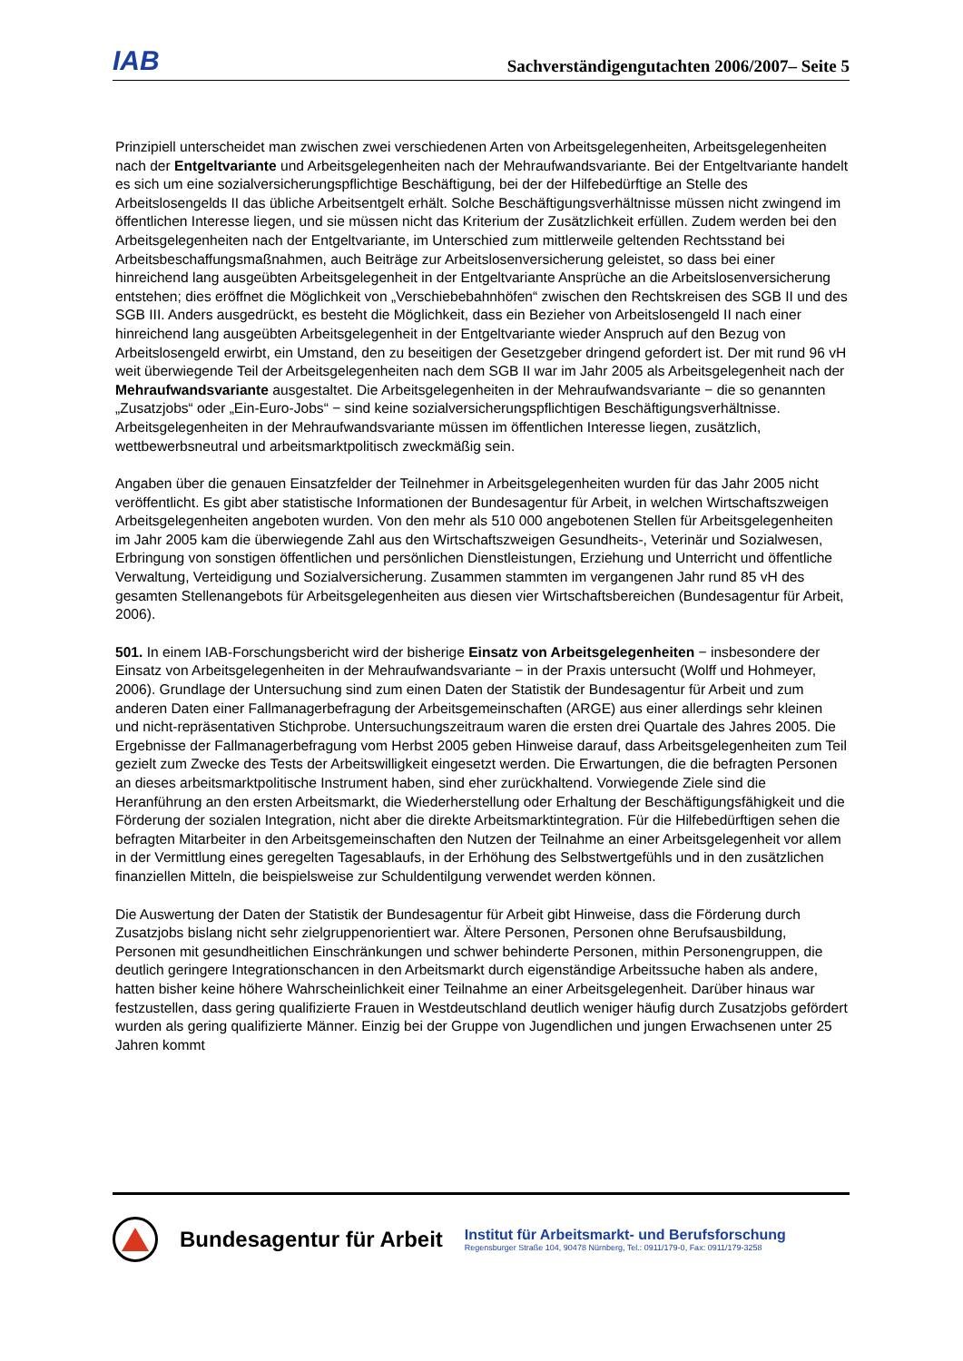IAB Sachverständigengutachten 2006/2007– Seite 5
Prinzipiell unterscheidet man zwischen zwei verschiedenen Arten von Arbeitsgelegenheiten, Arbeitsgelegenheiten nach der Entgeltvariante und Arbeitsgelegenheiten nach der Mehraufwandsvariante. Bei der Entgeltvariante handelt es sich um eine sozialversicherungspflichtige Beschäftigung, bei der der Hilfebedürftige an Stelle des Arbeitslosengelds II das übliche Arbeitsentgelt erhält. Solche Beschäftigungsverhältnisse müssen nicht zwingend im öffentlichen Interesse liegen, und sie müssen nicht das Kriterium der Zusätzlichkeit erfüllen. Zudem werden bei den Arbeitsgelegenheiten nach der Entgeltvariante, im Unterschied zum mittlerweile geltenden Rechtsstand bei Arbeitsbeschaffungsmaßnahmen, auch Beiträge zur Arbeitslosenversicherung geleistet, so dass bei einer hinreichend lang ausgeübten Arbeitsgelegenheit in der Entgeltvariante Ansprüche an die Arbeitslosenversicherung entstehen; dies eröffnet die Möglichkeit von „Verschiebebahnhöfen“ zwischen den Rechtskreisen des SGB II und des SGB III. Anders ausgedrückt, es besteht die Möglichkeit, dass ein Bezieher von Arbeitslosengeld II nach einer hinreichend lang ausgeübten Arbeitsgelegenheit in der Entgeltvariante wieder Anspruch auf den Bezug von Arbeitslosengeld erwirbt, ein Umstand, den zu beseitigen der Gesetzgeber dringend gefordert ist. Der mit rund 96 vH weit überwiegende Teil der Arbeitsgelegenheiten nach dem SGB II war im Jahr 2005 als Arbeitsgelegenheit nach der Mehraufwandsvariante ausgestaltet. Die Arbeitsgelegenheiten in der Mehraufwandsvariante − die so genannten „Zusatzjobs“ oder „Ein-Euro-Jobs“ − sind keine sozialversicherungspflichtigen Beschäftigungsverhältnisse. Arbeitsgelegenheiten in der Mehraufwandsvariante müssen im öffentlichen Interesse liegen, zusätzlich, wettbewerbsneutral und arbeitsmarktpolitisch zweckmäßig sein.
Angaben über die genauen Einsatzfelder der Teilnehmer in Arbeitsgelegenheiten wurden für das Jahr 2005 nicht veröffentlicht. Es gibt aber statistische Informationen der Bundesagentur für Arbeit, in welchen Wirtschaftszweigen Arbeitsgelegenheiten angeboten wurden. Von den mehr als 510 000 angebotenen Stellen für Arbeitsgelegenheiten im Jahr 2005 kam die überwiegende Zahl aus den Wirtschaftszweigen Gesundheits-, Veterinär und Sozialwesen, Erbringung von sonstigen öffentlichen und persönlichen Dienstleistungen, Erziehung und Unterricht und öffentliche Verwaltung, Verteidigung und Sozialversicherung. Zusammen stammten im vergangenen Jahr rund 85 vH des gesamten Stellenangebots für Arbeitsgelegenheiten aus diesen vier Wirtschaftsbereichen (Bundesagentur für Arbeit, 2006).
501. In einem IAB-Forschungsbericht wird der bisherige Einsatz von Arbeitsgelegenheiten − insbesondere der Einsatz von Arbeitsgelegenheiten in der Mehraufwandsvariante − in der Praxis untersucht (Wolff und Hohmeyer, 2006). Grundlage der Untersuchung sind zum einen Daten der Statistik der Bundesagentur für Arbeit und zum anderen Daten einer Fallmanagerbefragung der Arbeitsgemeinschaften (ARGE) aus einer allerdings sehr kleinen und nicht-repräsentativen Stichprobe. Untersuchungszeitraum waren die ersten drei Quartale des Jahres 2005. Die Ergebnisse der Fallmanagerbefragung vom Herbst 2005 geben Hinweise darauf, dass Arbeitsgelegenheiten zum Teil gezielt zum Zwecke des Tests der Arbeitswilligkeit eingesetzt werden. Die Erwartungen, die die befragten Personen an dieses arbeitsmarktpolitische Instrument haben, sind eher zurückhaltend. Vorwiegende Ziele sind die Heranführung an den ersten Arbeitsmarkt, die Wiederherstellung oder Erhaltung der Beschäftigungsfähigkeit und die Förderung der sozialen Integration, nicht aber die direkte Arbeitsmarktintegration. Für die Hilfebedürftigen sehen die befragten Mitarbeiter in den Arbeitsgemeinschaften den Nutzen der Teilnahme an einer Arbeitsgelegenheit vor allem in der Vermittlung eines geregelten Tagesablaufs, in der Erhöhung des Selbstwertgefühls und in den zusätzlichen finanziellen Mitteln, die beispielsweise zur Schuldentilgung verwendet werden können.
Die Auswertung der Daten der Statistik der Bundesagentur für Arbeit gibt Hinweise, dass die Förderung durch Zusatzjobs bislang nicht sehr zielgruppenorientiert war. Ältere Personen, Personen ohne Berufsausbildung, Personen mit gesundheitlichen Einschränkungen und schwer behinderte Personen, mithin Personengruppen, die deutlich geringere Integrationschancen in den Arbeitsmarkt durch eigenständige Arbeitssuche haben als andere, hatten bisher keine höhere Wahrscheinlichkeit einer Teilnahme an einer Arbeitsgelegenheit. Darüber hinaus war festzustellen, dass gering qualifizierte Frauen in Westdeutschland deutlich weniger häufig durch Zusatzjobs gefördert wurden als gering qualifizierte Männer. Einzig bei der Gruppe von Jugendlichen und jungen Erwachsenen unter 25 Jahren kommt
Bundesagentur für Arbeit
Institut für Arbeitsmarkt- und Berufsforschung
Regensburger Straße 104, 90478 Nürnberg, Tel.: 0911/179-0, Fax: 0911/179-3258